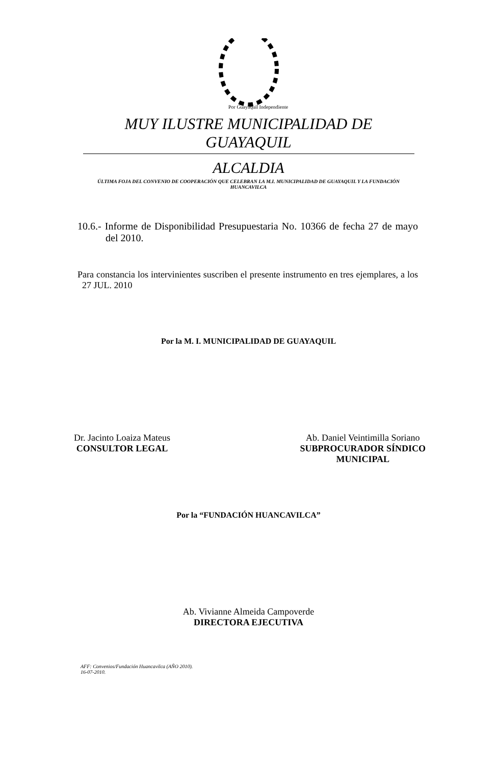Por Guayaquil Independiente
MUY ILUSTRE MUNICIPALIDAD DE GUAYAQUIL
ALCALDIA
ÚLTIMA FOJA DEL CONVENIO DE COOPERACIÓN QUE CELEBRAN LA M.I. MUNICIPALIDAD DE GUAYAQUIL Y LA FUNDACIÓN HUANCAVILCA
10.6.- Informe de Disponibilidad Presupuestaria No. 10366 de fecha 27 de mayo del 2010.
Para constancia los intervinientes suscriben el presente instrumento en tres ejemplares, a los 27 JUL. 2010
Por la M. I. MUNICIPALIDAD DE GUAYAQUIL
Dr. Jacinto Loaiza Mateus
CONSULTOR LEGAL
Ab. Daniel Veintimilla Soriano
SUBPROCURADOR SÍNDICO
MUNICIPAL
Por la “FUNDACIÓN HUANCAVILCA”
Ab. Vivianne Almeida Campoverde
DIRECTORA EJECUTIVA
AFF: Convenios/Fundación Huancavilca (AÑO 2010).
16-07-2010.